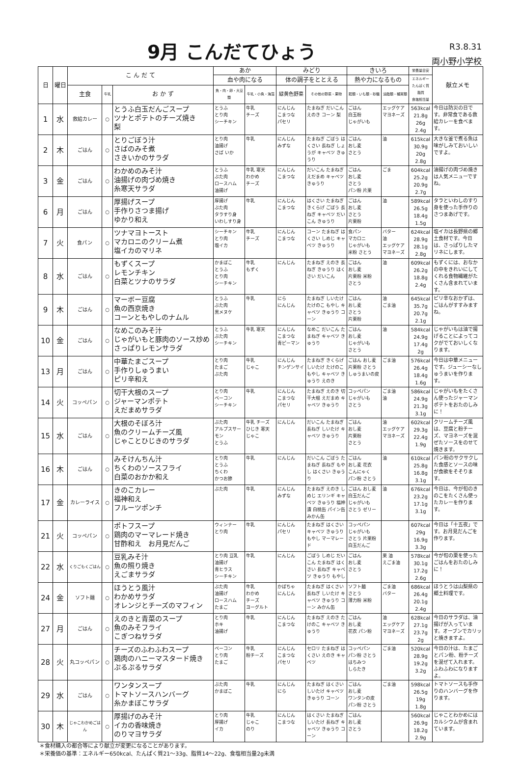9月 こんだてひょう
R3.8.31
両小野小学校
| 日 | 曜日 | こ ん だ て | | | あか | | みどり | | きいろ | | 栄養量目安 | 献立メモ |
| --- | --- | --- | --- | --- | --- | --- | --- | --- | --- | --- | --- | --- |
| | | | | | 血や肉になる | | 体の調子をととえる | | 熱や力になるもの | | エネルギー たんぱく質 脂質 食塩相当量 | |
| | | 主食 | 牛乳 | お か ず | 魚・肉・卵・大豆類 | 牛乳・小魚・海藻 | 緑黄色野菜 | その他の野菜・果物 | 穀類・いも類・砂糖 | 油脂類・種実類 | | |
| 1 | 水 | 救給カレー | ○ | とうふ白玉だんごスープ ツナとポテトのチーズ焼き 梨 | とうふ とり肉 シーチキン | 牛乳 チーズ | にんじん こまつな パセリ | たまねぎ だいこん えのき コーン 梨 | ごはん 白玉粉 じゃがいも | エッグケア マヨネーズ | 563kcal 21.8g 26g 2.4g | 今日は防災の日です。非常食である救給カレーを食べます。 |
| 2 | 木 | ごはん | ○ | とりごぼう汁 さばのみそ煮 さきいかのサラダ | とり肉 油揚げ さば いか | 牛乳 | にんじん みずな | たまねぎ ごぼう はくさい 長ねぎ しょうが キャベツ きゅうり | ごはん おし麦 さとう | 油 | 615kcal 30.9g 20g 2.8g | 大きな釜で煮る魚は味がしみておいしいですよ。 |
| 3 | 金 | ごはん | ○ | わかめのみそ汁 油揚げの肉づめ焼き 糸寒天サラダ | とうふ ぶた肉 ロースハム 油揚げ | 牛乳 寒天 わかめ チーズ | にんじん こまつな | だいこん たまねぎ えだまめ キャベツ きゅうり | ごはん おし麦 さとう パン粉 片栗 | ごま | 604kcal 25.2g 20.9g 2.7g | 油揚げの肉づめ焼きは人気メニューですね。 |
| 6 | 月 | ごはん | ○ | 厚揚げスープ 手作りさつま揚げ ゆかり和え | 厚揚げ ぶた肉 タラすり身 いわしすり身 | 牛乳 | にんじん こまつな | はくさい たまねぎ きくらげ ごぼう 長ねぎ キャベツ だいこん きゅうり | ごはん おし麦 さとう 片栗粉 | 油 | 589kcal 26.5g 18.4g 1.5g | タラといわしのすり身を使った手作りのさつまあげです。 |
| 7 | 火 | 食パン | ○ | ツナマヨトースト マカロニのクリーム煮 塩イカのマリネ | シーチキン とり肉 塩イカ | 牛乳 チーズ | にんじん こまつな | コーン たまねぎ はくさい しめじ キャベツ きゅうり | 食パン マカロニ じゃがいも 米粉 さとう | バター 油 エッグケア マヨネーズ | 624kcal 28.9g 28.1g 2.8g | 塩イカは長野県の郷土食材です。今日は、さっぱりしたマリネにします。 |
| 8 | 水 | ごはん | ○ | もずくスープ レモンチキン 白菜とツナのサラダ | かまぼこ とうふ とり肉 シーチキン | 牛乳 もずく | にんじん | たまねぎ えのき 長ねぎ きゅうり はくさい だいこん | ごはん おし麦 片栗粉 米粉 さとう | 油 | 609kcal 26.2g 18.8g 2.4g | もずくには、おなかの中をきれいにしてくれる食物繊維がたくさん含まれています。 |
| 9 | 木 | ごはん | ○ | マーボー豆腐 魚の西京焼き コーンともやしのナムル | とうふ ぶた肉 黒メヌケ | 牛乳 | にら にんじん | たまねぎ しいたけ たけのこ もやし キャベツ きゅうり コーン | ごはん おし麦 さとう 片栗粉 | 油 ごま油 | 645kcal 35.7g 20.7g 2.1g | ピリ辛なおかずは、ごはんがすすみますね。 |
| 10 | 金 | ごはん | ○ | なめこのみそ汁 じゃがいもと豚肉のソース炒め さっぱりレモンサラダ | とうふ ぶた肉 シーチキン | 牛乳 寒天 | にんじん こまつな 青ピーマン | なめこ だいこん たまねぎ キャベツ きゅうり | ごはん おし麦 じゃがいも さとう | 油 | 584kcal 24.9g 17.4g 2g | じゃがいもは油で揚げることによってコクがでておいしくなります。 |
| 13 | 月 | ごはん | ○ | 中華たまごスープ 手作りしゅうまい ピリ辛和え | とり肉 たまご ぶた肉 | 牛乳 じゃこ | にんじん チンゲンサイ | たまねぎ きくらげ しいたけ たけのこ もやし キャベツ きゅうり えのき | ごはん おし麦 片栗粉 さとう しゅうまいの皮 | ごま油 | 576kcal 26.4g 18.4g 1.6g | 今日は中華メニューです。ジューシーなしゅうまいを作ります。 |
| 14 | 火 | コッペパン | ○ | 切干大根のスープ ジャーマンポテト えだまめサラダ | とり肉 ベーコン シーチキン | 牛乳 | にんじん こまつな パセリ | たまねぎ えのき 切干大根 えだまめ キャベツ きゅうり | コッペパン じゃがいも さとう | ごま油 油 | 586kcal 24.9g 21.3g 3.1g | じゃがいもをたくさん使ったジャーマンポテトをおたのしみに！ |
| 15 | 水 | ごはん | ○ | 大根のそぼろ汁 魚のクリームチーズ風 じゃことひじきのサラダ | ぶた肉 アルプスサーモン とうふ | 牛乳 チーズ ひじき 寒天 じゃこ | にんじん | だいこん たまねぎ 長ねぎ しいたけ キャベツ きゅうり | ごはん おし麦 片栗粉 さとう | 油 エッグケア マヨネーズ | 602kcal 29.3g 22.4g 1.9g | クリームチーズ風は、豆腐と粉チーズ、マヨネーズを混ぜたソースをのせて焼きます。 |
| 16 | 木 | ごはん | ○ | みそけんちん汁 ちくわのソースフライ 白菜のおかか和え | とり肉 とうふ ちくわ かつお節 | 牛乳 | にんじん | だいこん ごぼう たまねぎ 長ねぎ もやし はくさい きゅうり | ごはん おし麦 花衣 こんにゃく パン粉 さとう | 油 | 610kcal 25.8g 16.8g 3.1g | パン粉のサクサクした食感とソースの味が食欲をそそります。 |
| 17 | 金 | カレーライス | ○ | きのこカレー 福神和え フルーツポンチ | ぶた肉 | 牛乳 | にんじん みずな | たまねぎ えのき しめじ エリンギ キャベツ きゅうり 福神漬 白桃缶 パイン缶 みかん缶 | ごはん おし麦 白玉だんご じゃがいも さとう ゼリー | 油 | 676kcal 23.2g 17.1g 3.1g | 今日は、今が旬のきのこをたくさん使ったカレーを作ります。 |
| 21 | 火 | コッペパン | ○ | ポトフスープ 鶏肉のマーマレード焼き 甘酢和え お月見だんご | ウィンナー とり肉 | 牛乳 | にんじん パセリ | たまねぎ はくさい キャベツ きゅうり もやし マーマレード | コッペパン じゃがいも さとう 片栗粉 白玉だんご | | 607kcal 29g 16.9g 3.3g | 今日は「十五夜」です。お月見だんごを作ります。 |
| 22 | 水 | くりごもくごはん | ○ | 豆乳みそ汁 魚の照り焼き えごまサラダ | とり肉 豆乳 油揚げ 青ヒラス シーチキン | 牛乳 | にんじん | ごぼう しめじ だいこん たまねぎ はくさい 長ねぎ キャベツ きゅうり もやし | ごはん おし麦 さとう | 栗 油 えごま油 | 578kcal 30.1g 17.2g 2.6g | 今が旬の栗を使ったごはんをおたのしみに！ |
| 24 | 金 | ソフト麺 | ○ | ほうとう風汁 わかめサラダ オレンジとチーズのマフィン | ぶた肉 油揚げ ロースハム たまご | 牛乳 わかめ チーズ ヨーグルト | かぼちゃ にんじん | たまねぎ はくさい 長ねぎ しいたけ キャベツ きゅうり コーン みかん缶 | ソフト麺 さとう 薄力粉 米粉 | ごま油 バター | 686kcal 26.4g 20.1g 2.4g | ほうとうは山梨県の郷土料理です。 |
| 27 | 月 | ごはん | ○ | えのきと青菜のスープ 魚のみそフライ こぎつねサラダ | とり肉 ホキ 油揚げ | 牛乳 | にんじん こまつな | たまねぎ えのき たけのこ キャベツ きゅうり | ごはん おし麦 花衣 パン粉 | 油 エッグケア マヨネーズ | 628kcal 27.1g 23.7g 2g | 今日のサラダは、油揚げが入っています。オーブンでカリッと焼きますよ。 |
| 28 | 火 | 丸コッペパン | ○ | チーズのふわふわスープ 鶏肉のハニーマスタード焼き ぷるぷるサラダ | ベーコン とり肉 たまご | 牛乳 粉チーズ | にんじん こまつな パセリ | セロリ たまねぎ はくさい えのき キャベツ | コッペパン パン粉 さとう はちみつ しらたき | ごま油 | 520kcal 28.9g 19.2g 3.2g | 今日の汁は、たまごとパン粉、粉チーズを混ぜて入れます。ふわふわになりますよ。 |
| 29 | 水 | ごはん | ○ | ワンタンスープ トマトソースハンバーグ 糸かまぼこサラダ | ぶた肉 かまぼこ | 牛乳 | にんじん にら | たまねぎ はくさい しいたけ キャベツ きゅうり コーン | ごはん おし麦 ワンタンの皮 パン粉 さとう | ごま油 | 598kcal 26.5g 19g 1.8g | トマトソースも手作りのハンバーグを作ります。 |
| 30 | 木 | じゃこわかめごはん | ○ | 厚揚げのみそ汁 イカの香味焼き のりマヨサラダ | とり肉 厚揚げ イカ | 牛乳 じゃこ のり | にんじん こまつな | はくさい たまねぎ しいたけ 長ねぎ キャベツ きゅうり コーン | ごはん おし麦 さとう | | 560kcal 26.9g 18.2g 2.9g | じゃことわかめにはカルシウムが含まれています。 |
＊食材購入の都合等により献立が変更になることがあります。
＊栄養価の基準：エネルギー650kcal、たんぱく質21～33g、脂質14～22g、食塩相当量2g未満